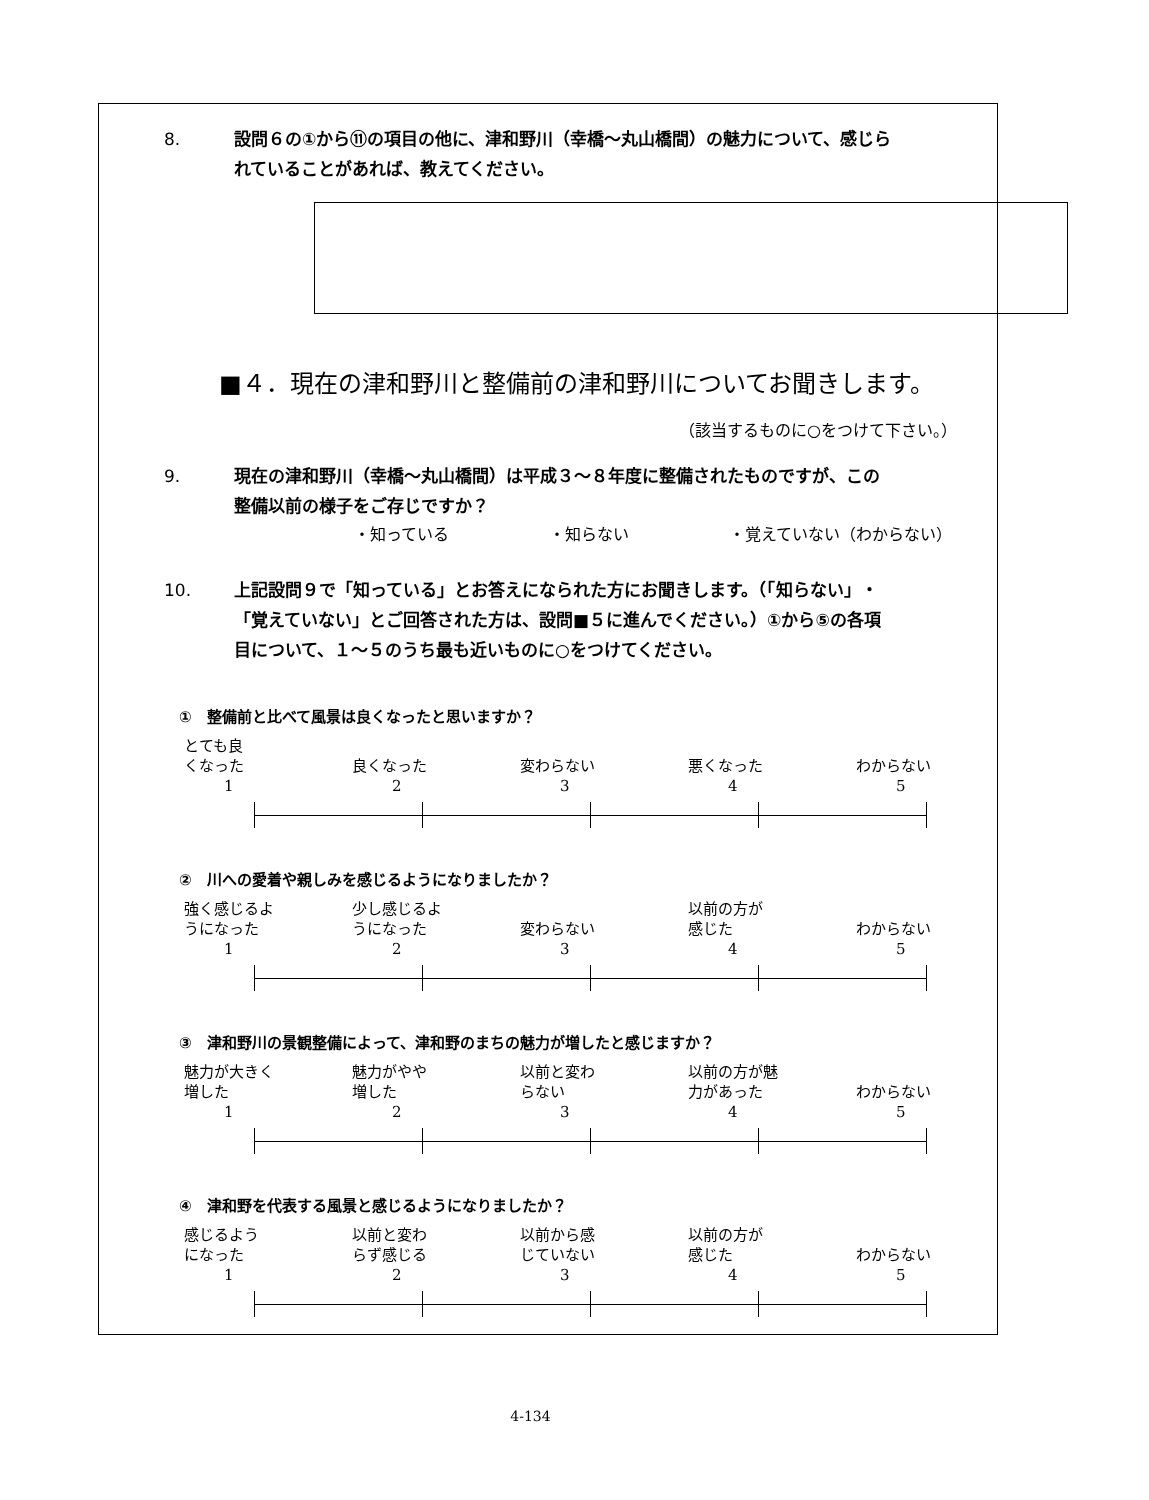8. 設問６の①から⑪の項目の他に、津和野川（幸橋～丸山橋間）の魅力について、感じられていることがあれば、教えてください。
■４．現在の津和野川と整備前の津和野川についてお聞きします。
（該当するものに○をつけて下さい。）
9. 現在の津和野川（幸橋～丸山橋間）は平成３～８年度に整備されたものですが、この整備以前の様子をご存じですか？
・知っている ・知らない ・覚えていない（わからない）
10. 上記設問９で「知っている」とお答えになられた方にお聞きします。（「知らない」・「覚えていない」とご回答された方は、設問■５に進んでください。）①から⑤の各項目について、１～５のうち最も近いものに○をつけてください。
①　整備前と比べて風景は良くなったと思いますか？
とても良
くなった
1
良くなった
2
変わらない
3
悪くなった
4
わからない
5
②　川への愛着や親しみを感じるようになりましたか？
強く感じるよ
うになった
1
少し感じるよ
うになった
2
変わらない
3
以前の方が
感じた
4
わからない
5
③　津和野川の景観整備によって、津和野のまちの魅力が増したと感じますか？
魅力が大きく
増した
1
魅力がやや
増した
2
以前と変わ
らない
3
以前の方が魅
力があった
4
わからない
5
④　津和野を代表する風景と感じるようになりましたか？
感じるよう
になった
1
以前と変わ
らず感じる
2
以前から感
じていない
3
以前の方が
感じた
4
わからない
5
4-134